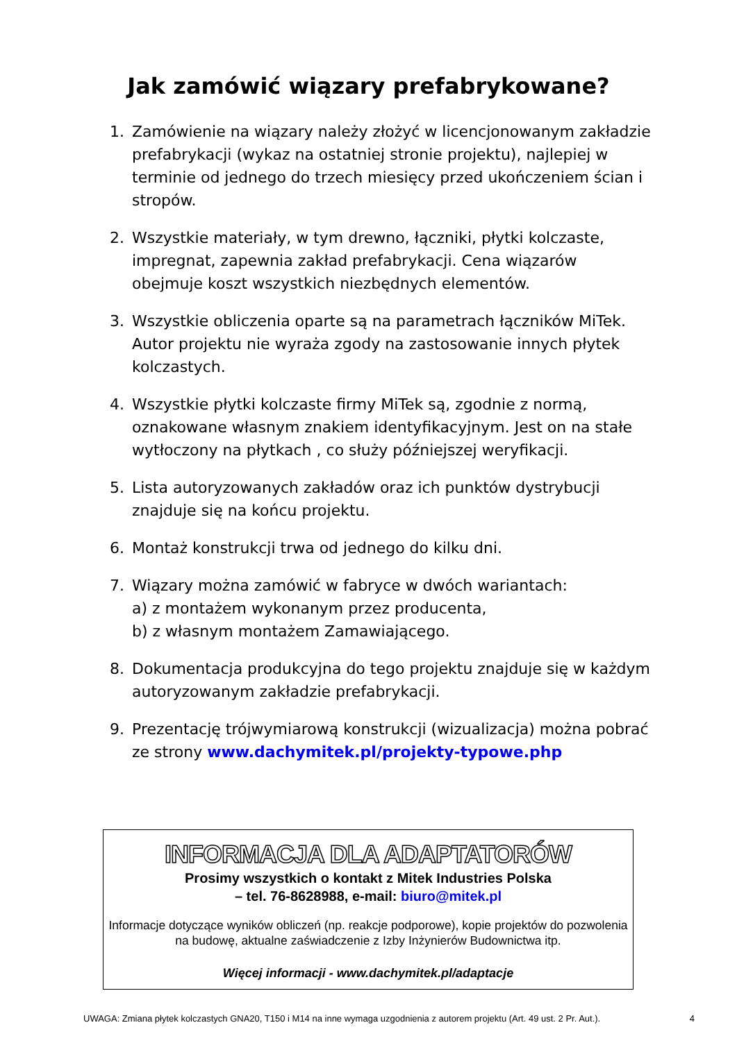Jak zamówić wiązary prefabrykowane?
1. Zamówienie na wiązary należy złożyć w licencjonowanym zakładzie prefabrykacji (wykaz na ostatniej stronie projektu), najlepiej w terminie od jednego do trzech miesięcy przed ukończeniem ścian i stropów.
2. Wszystkie materiały, w tym drewno, łączniki, płytki kolczaste, impregnat, zapewnia zakład prefabrykacji. Cena wiązarów obejmuje koszt wszystkich niezbędnych elementów.
3. Wszystkie obliczenia oparte są na parametrach łączników MiTek. Autor projektu nie wyraża zgody na zastosowanie innych płytek kolczastych.
4. Wszystkie płytki kolczaste firmy MiTek są, zgodnie z normą, oznakowane własnym znakiem identyfikacyjnym. Jest on na stałe wytłoczony na płytkach , co służy późniejszej weryfikacji.
5. Lista autoryzowanych zakładów oraz ich punktów dystrybucji znajduje się na końcu projektu.
6. Montaż konstrukcji trwa od jednego do kilku dni.
7. Wiązary można zamówić w fabryce w dwóch wariantach:
a) z montażem wykonanym przez producenta,
b) z własnym montażem Zamawiającego.
8. Dokumentacja produkcyjna do tego projektu znajduje się w każdym autoryzowanym zakładzie prefabrykacji.
9. Prezentację trójwymiarową konstrukcji (wizualizacja) można pobrać ze strony www.dachymitek.pl/projekty-typowe.php
INFORMACJA DLA ADAPTATORÓW
Prosimy wszystkich o kontakt z Mitek Industries Polska
– tel. 76-8628988, e-mail: biuro@mitek.pl
Informacje dotyczące wyników obliczeń (np. reakcje podporowe), kopie projektów do pozwolenia na budowę, aktualne zaświadczenie z Izby Inżynierów Budownictwa itp.
Więcej informacji - www.dachymitek.pl/adaptacje
UWAGA: Zmiana płytek kolczastych GNA20, T150 i M14 na inne wymaga uzgodnienia z autorem projektu (Art. 49 ust. 2 Pr. Aut.). 4